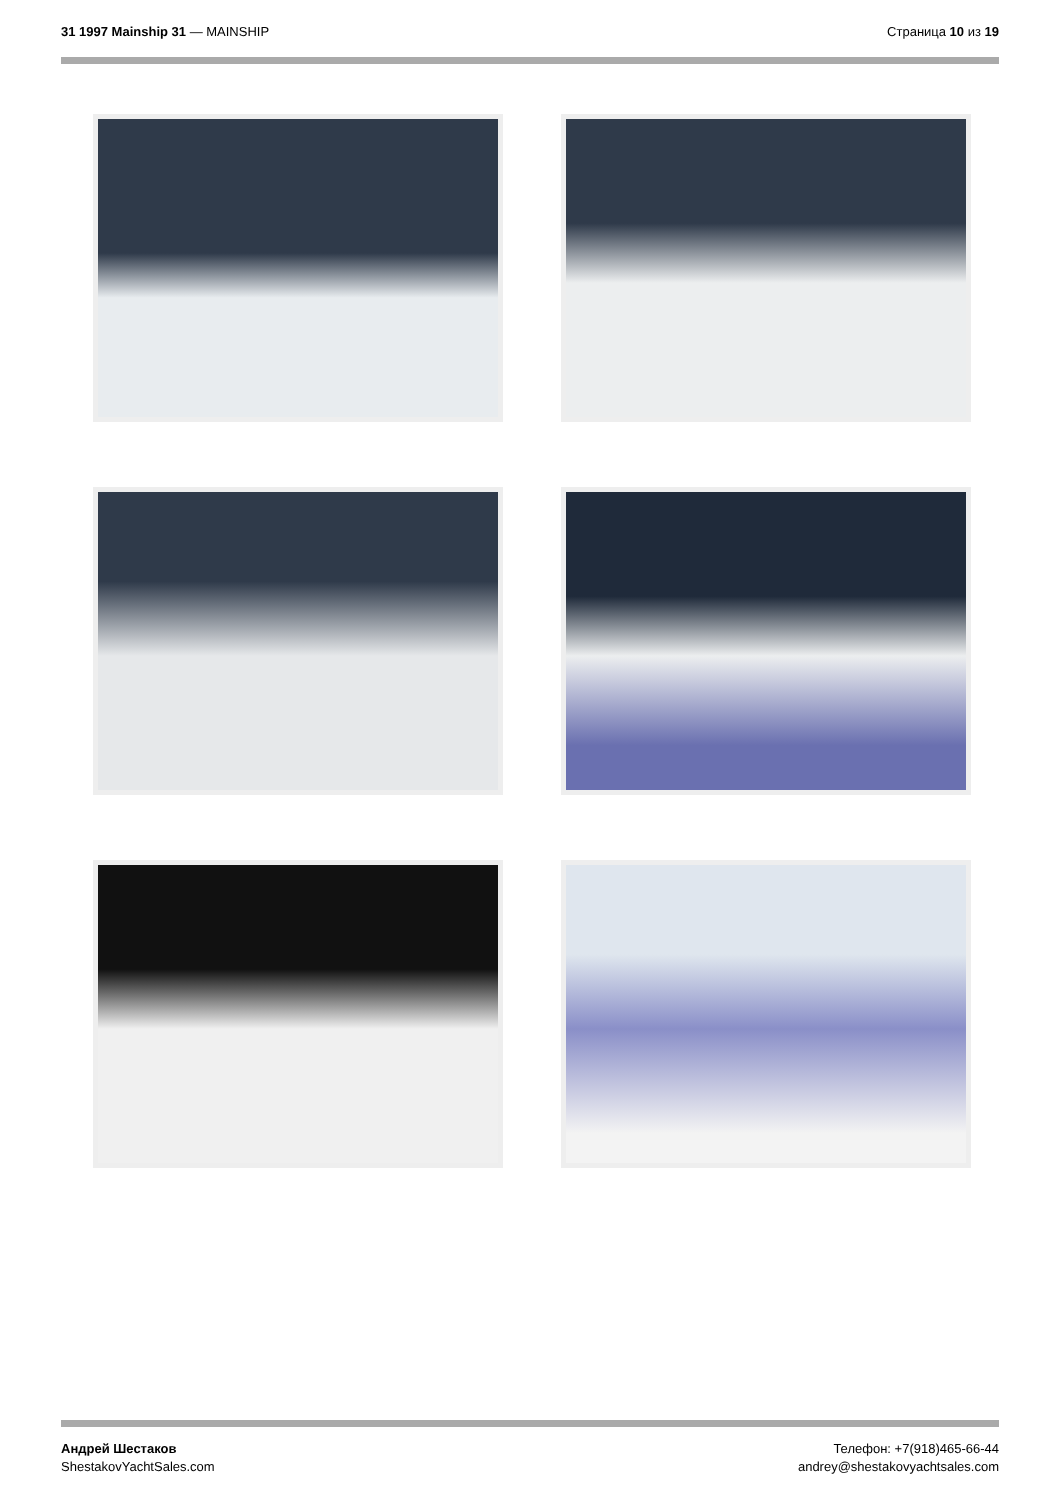31 1997 Mainship 31 — MAINSHIP Страница 10 из 19
Андрей Шестаков
ShestakovYachtSales.com
Телефон: +7(918)465-66-44
andrey@shestakovyachtsales.com